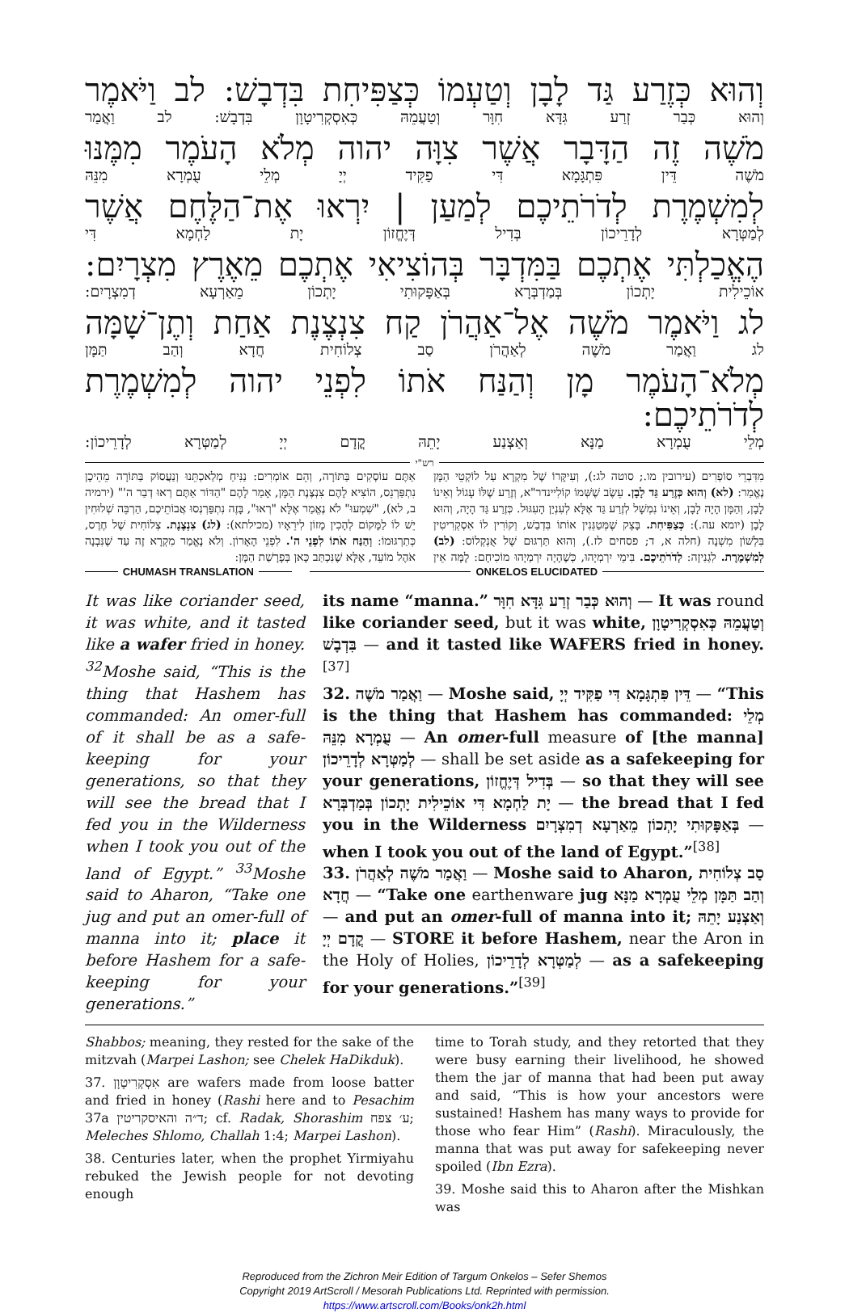וְהוּא כְּזֶרַע גַּד לָבָן וְטַעְמוֹ כְּצַפִּיחִת בִּדְבָשׁ: לב וַיֹּאמֶר
וְהוּא כְּבַר זְרַע גִּדָּא חִוָּר וְטַעֲמֵהּ כְּאִסְקְרִיטָוָן בִּדְבָשׁ: לב וַאֲמַר
מֹשֶׁה זֶה הַדָּבָר אֲשֶׁר צִוָּה יהוה מְלֹא הָעֹמֶר מִמֶּנּוּ
מֹשֶׁה דֵּין פִּתְגָּמָא דִּי פַקִּיד יְיָ מְלֵי עֻמְרָא מִנֵּהּ
לְמִשְׁמֶרֶת לְדֹרֹתֵיכֶם לְמַעַן | יִרְאוּ אֶת־הַלֶּחֶם אֲשֶׁר
לְמַטְּרָא לְדָרֵיכוֹן בְּדִיל דְּיֶחֱזוֹן יָת לַחְמָא דִּי
הֶאֱכַלְתִּי אֶתְכֶם בַּמִּדְבָּר בְּהוֹצִיאִי אֶתְכֶם מֵאֶרֶץ מִצְרָיִם:
אוֹכֵילִית יָתְכוֹן בְּמַדְבְּרָא בְּאַפָּקוּתִי יָתְכוֹן מֵאַרְעָא דְמִצְרָיִם:
לג וַיֹּאמֶר מֹשֶׁה אֶל־אַהֲרֹן קַח צִנְצֶנֶת אַחַת וְתֶן־שָׁמָּה
לג וַאֲמַר מֹשֶׁה לְאַהֲרֹן סַב צְלוֹחִית חֲדָא וְהַב תַּמָּן
מְלֹא־הָעֹמֶר מָן וְהַנַּח אֹתוֹ לִפְנֵי יהוה לְמִשְׁמֶרֶת לְדֹרֹתֵיכֶם:
מְלֵי עֻמְרָא מַנָּא וְאַצְנַע יָתֵהּ קֳדָם יְיָ לְמַטְּרָא לְדָרֵיכוֹן:
רש"י
מִדִּבְרֵי סוֹפְרִים (עירובין מו.; סוטה לג:), וְעִיקָּרוֹ שֶׁל מִקְרָא עַל לוֹקְטֵי הַמָּן נֶאֱמַר: (לא) וְהוּא כְּזֶרַע גַּד לָבָן. עֵשֶׂב שֶׁשְּׁמוֹ קוֹלִיינדר"א, וְזֶרַע שֶׁלּוֹ עָגוֹל וְאֵינוֹ לָבָן, וְהַמָּן הָיָה לָבָן, וְאֵינוֹ נִמְשָׁל לְזֶרַע גַּד אֶלָּא לְעִנְיַן הָעִגּוּל. כְּזֶרַע גַּד הָיָה, וְהוּא לָבָן (יומא עה.): כְּצַפִּיחִת. בָּצֵק שֶׁמְּטַגְּנִין אוֹתוֹ בִּדְבַשׁ, וְקוֹרִין לוֹ אִסְקְרִיטִין בִּלְשׁוֹן מִשְׁנָה (חלה א, ד; פסחים לז.), וְהוּא תַּרְגּוּם שֶׁל אֻנְקְלוֹס: (לב) לְמִשְׁמֶרֶת. לִגְנִיזָה: לְדֹרֹתֵיכֶם. בִּימֵי יִרְמְיָהוּ, כְּשֶׁהָיָה יִרְמְיָהוּ מוֹכִיחָם: לָמָּה אֵין אַתֶּם עוֹסְקִים בַּתּוֹרָה, וְהֵם אוֹמְרִים: נַנִּיחַ מְלַאכְתֵּנוּ וְנַעֲסוֹק בַּתּוֹרָה מֵהֵיכָן נִתְפַּרְנֵס, הוֹצִיא לָהֶם צִנְצֶנֶת הַמָּן, אָמַר לָהֶם "הַדּוֹר אַתֶּם רְאוּ דְבַר ה'" (ירמיה ב, לא), "שִׁמְעוּ" לֹא נֶאֱמַר אֶלָּא "רְאוּ", בָּזֶה נִתְפַּרְנְסוּ אֲבוֹתֵיכֶם, הַרְבֵּה שְׁלוּחִין יֵשׁ לוֹ לַמָּקוֹם לְהָכִין מָזוֹן לִירֵאָיו (מכילתא): (לג) צִנְצֶנֶת. צְלוֹחִית שֶׁל חֶרֶס, כְּתַרְגּוּמוֹ: וְהַנַּח אֹתוֹ לִפְנֵי ה'. לִפְנֵי הָאָרוֹן. וְלֹא נֶאֱמַר מִקְרָא זֶה עַד שֶׁנִּבְנָה אֹהֶל מוֹעֵד, אֶלָּא שֶׁנִּכְתַּב כָּאן בְּפָרָשַׁת הַמָּן:
CHUMASH TRANSLATION ONKELOS ELUCIDATED
It was like coriander seed, it was white, and it tasted like a wafer fried in honey. <sup>32</sup>Moshe said, “This is the thing that Hashem has commanded: An omer-full of it shall be as a safe­keeping for your generations, so that they will see the bread that I fed you in the Wilderness when I took you out of the land of Egypt.” <sup>33</sup>Moshe said to Aha­ron, “Take one jug and put an omer-full of manna into it; place it before Hashem for a safe­keeping for your generations.”
its name “manna.” וְהוּא כְּבַר זְרַע גִּדָּא חִוָּר — It was round like coriander seed, but it was white, וְטַעֲמֵהּ כְּאִסְקְרִיטָוָן בִּדְבָשׁ — and it tasted like WAFERS fried in honey.<sup>[37]</sup>
32. וַאֲמַר מֹשֶׁה — Moshe said, דֵּין פִּתְגָּמָא דִּי פַקִּיד יְיָ — “This is the thing that Hashem has commanded: מְלֵי עֻמְרָא מִנֵּהּ — An omer-full measure of [the manna] לְמַטְּרָא לְדָרֵיכוֹן — shall be set aside as a safekeeping for your generations, בְּדִיל דְּיֶחֱזוֹן — so that they will see יָת לַחְמָא דִּי אוֹכֵילִית יָתְכוֹן בְּמַדְבְּרָא — the bread that I fed you in the Wilderness בְּאַפָּקוּתִי יָתְכוֹן מֵאַרְעָא דְמִצְרָיִם — when I took you out of the land of Egypt.”<sup>[38]</sup>
33. וַאֲמַר מֹשֶׁה לְאַהֲרֹן — Moshe said to Aharon, סַב צְלוֹחִית חֲדָא — “Take one earthenware jug וְהַב תַּמָּן מְלֵי עֻמְרָא מַנָּא — and put an omer-full of manna into it; וְאַצְנַע יָתֵהּ קֳדָם יְיָ — STORE it before Hashem, near the Aron in the Holy of Holies, לְמַטְּרָא לְדָרֵיכוֹן — as a safekeeping for your generations.”<sup>[39]</sup>
Shabbos; meaning, they rested for the sake of the mitz­vah (Marpei Lashon; see Chelek HaDikduk).
37. אִסְקְרִיטָוָן are wafers made from loose batter and fried in honey (Rashi here and to Pesachim 37a ד״ה והאיסקריטין; cf. Radak, Shorashim ע׳ צפח; Meleches Shlomo, Challah 1:4; Marpei Lashon).
38. Centuries later, when the prophet Yirmiyahu rebuked the Jewish people for not devoting enough
time to Torah study, and they retorted that they were busy earning their livelihood, he showed them the jar of manna that had been put away and said, “This is how your ancestors were sustained! Hashem has many ways to provide for those who fear Him” (Rashi). Miraculously, the manna that was put away for safe­keeping never spoiled (Ibn Ezra).
39. Moshe said this to Aharon after the Mishkan was
Reproduced from the Zichron Meir Edition of Targum Onkelos – Sefer Shemos
Copyright 2019 ArtScroll / Mesorah Publications Ltd. Reprinted with permission.
https://www.artscroll.com/Books/onk2h.html